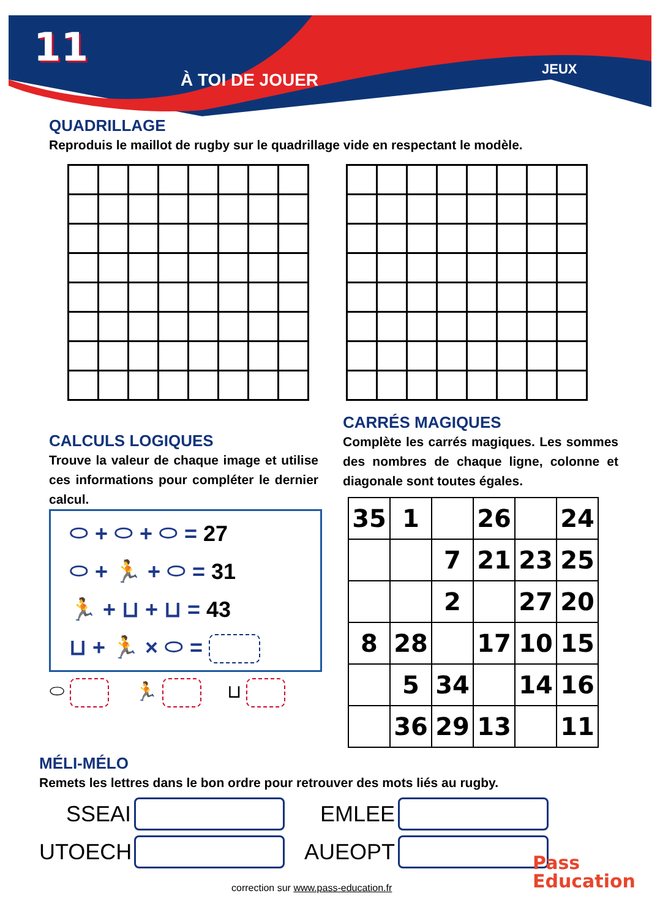11
À TOI DE JOUER
JEUX
QUADRILLAGE
Reproduis le maillot de rugby sur le quadrillage vide en respectant le modèle.
CALCULS LOGIQUES
Trouve la valeur de chaque image et utilise ces informations pour compléter le dernier calcul.
⬭ + ⬭ + ⬭ = 27
⬭ + 🏃 + ⬭ = 31
🏃 + ⊔ + ⊔ = 43
⊔ + 🏃 × ⬭ =
⬭ 🏃 ⊔
CARRÉS MAGIQUES
Complète les carrés magiques. Les sommes des nombres de chaque ligne, colonne et diagonale sont toutes égales.
| 35 | 1 | | 26 | | 24 |
| | | 7 | 21 | 23 | 25 |
| | | 2 | | 27 | 20 |
| 8 | 28 | | 17 | 10 | 15 |
| | 5 | 34 | | 14 | 16 |
| | 36 | 29 | 13 | | 11 |
MÉLI-MÉLO
Remets les lettres dans le bon ordre pour retrouver des mots liés au rugby.
SSEAI EMLEE
UTOECH AUEOPT
Pass
Education
correction sur www.pass-education.fr